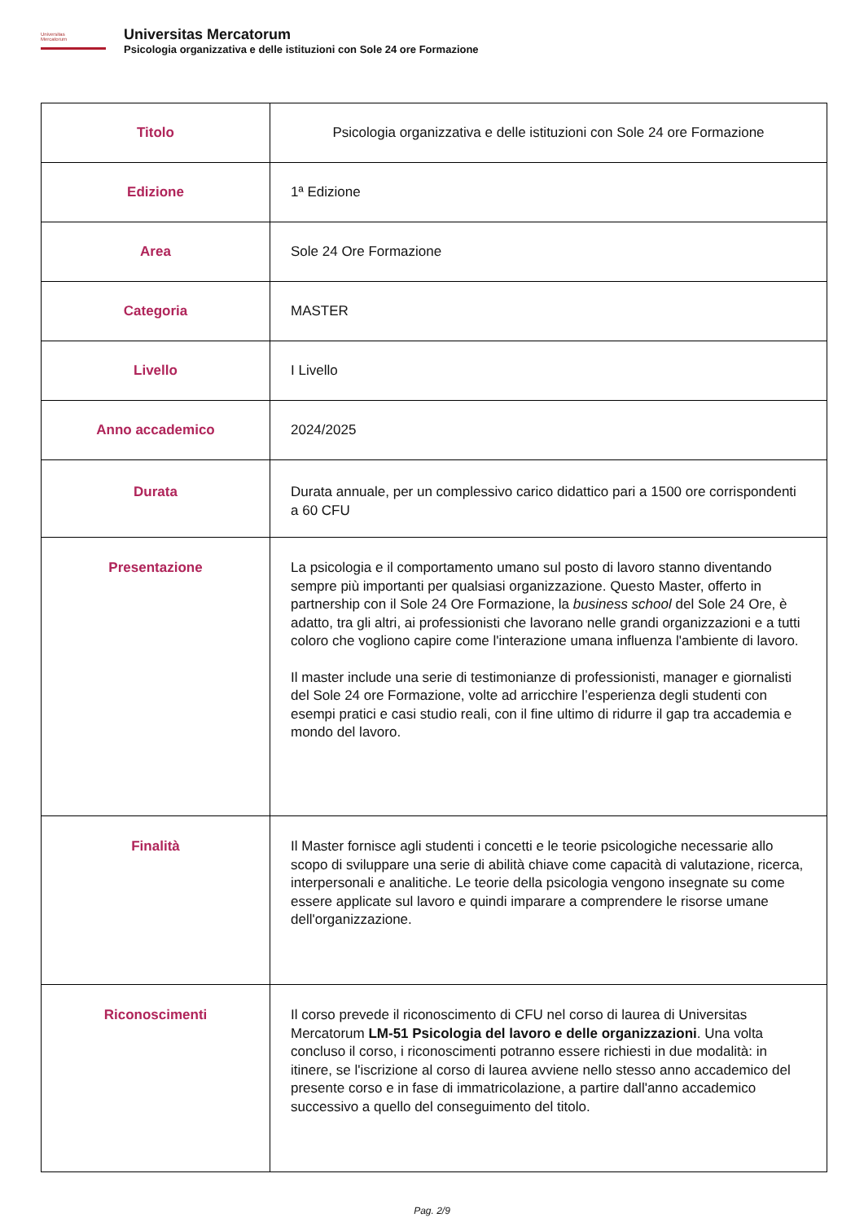Universitas
Mercatorum
Universitas Mercatorum
Psicologia organizzativa e delle istituzioni con Sole 24 ore Formazione
| Titolo | Psicologia organizzativa e delle istituzioni con Sole 24 ore Formazione |
| Edizione | 1ª Edizione |
| Area | Sole 24 Ore Formazione |
| Categoria | MASTER |
| Livello | I Livello |
| Anno accademico | 2024/2025 |
| Durata | Durata annuale, per un complessivo carico didattico pari a 1500 ore corrispondenti a 60 CFU |
| Presentazione | La psicologia e il comportamento umano sul posto di lavoro stanno diventando sempre più importanti per qualsiasi organizzazione. Questo Master, offerto in partnership con il Sole 24 Ore Formazione, la business school del Sole 24 Ore, è adatto, tra gli altri, ai professionisti che lavorano nelle grandi organizzazioni e a tutti coloro che vogliono capire come l'interazione umana influenza l'ambiente di lavoro. Il master include una serie di testimonianze di professionisti, manager e giornalisti del Sole 24 ore Formazione, volte ad arricchire l’esperienza degli studenti con esempi pratici e casi studio reali, con il fine ultimo di ridurre il gap tra accademia e mondo del lavoro. |
| Finalità | Il Master fornisce agli studenti i concetti e le teorie psicologiche necessarie allo scopo di sviluppare una serie di abilità chiave come capacità di valutazione, ricerca, interpersonali e analitiche. Le teorie della psicologia vengono insegnate su come essere applicate sul lavoro e quindi imparare a comprendere le risorse umane dell'organizzazione. |
| Riconoscimenti | Il corso prevede il riconoscimento di CFU nel corso di laurea di Universitas Mercatorum LM-51 Psicologia del lavoro e delle organizzazioni . Una volta concluso il corso, i riconoscimenti potranno essere richiesti in due modalità: in itinere, se l'iscrizione al corso di laurea avviene nello stesso anno accademico del presente corso e in fase di immatricolazione, a partire dall'anno accademico successivo a quello del conseguimento del titolo. |
Pag. 2/9